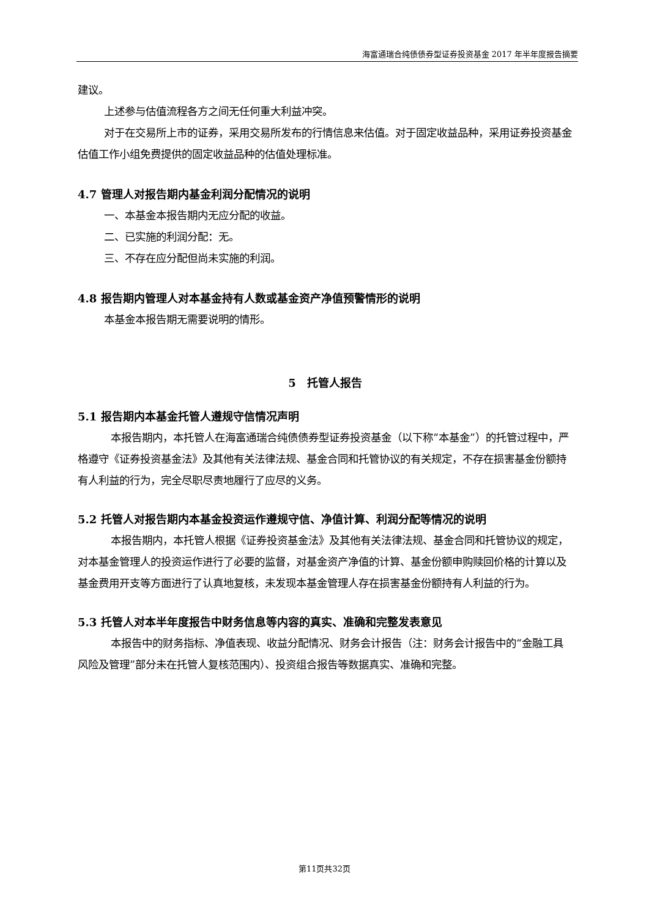海富通瑞合纯债债券型证券投资基金 2017 年半年度报告摘要
建议。
上述参与估值流程各方之间无任何重大利益冲突。
对于在交易所上市的证券，采用交易所发布的行情信息来估值。对于固定收益品种，采用证券投资基金估值工作小组免费提供的固定收益品种的估值处理标准。
4.7 管理人对报告期内基金利润分配情况的说明
一、本基金本报告期内无应分配的收益。
二、已实施的利润分配：无。
三、不存在应分配但尚未实施的利润。
4.8 报告期内管理人对本基金持有人数或基金资产净值预警情形的说明
本基金本报告期无需要说明的情形。
5　托管人报告
5.1 报告期内本基金托管人遵规守信情况声明
本报告期内，本托管人在海富通瑞合纯债债券型证券投资基金（以下称“本基金”）的托管过程中，严格遵守《证券投资基金法》及其他有关法律法规、基金合同和托管协议的有关规定，不存在损害基金份额持有人利益的行为，完全尽职尽责地履行了应尽的义务。
5.2 托管人对报告期内本基金投资运作遵规守信、净值计算、利润分配等情况的说明
本报告期内，本托管人根据《证券投资基金法》及其他有关法律法规、基金合同和托管协议的规定，对本基金管理人的投资运作进行了必要的监督，对基金资产净值的计算、基金份额申购赎回价格的计算以及基金费用开支等方面进行了认真地复核，未发现本基金管理人存在损害基金份额持有人利益的行为。
5.3 托管人对本半年度报告中财务信息等内容的真实、准确和完整发表意见
本报告中的财务指标、净值表现、收益分配情况、财务会计报告（注：财务会计报告中的“金融工具风险及管理”部分未在托管人复核范围内）、投资组合报告等数据真实、准确和完整。
第11页共32页